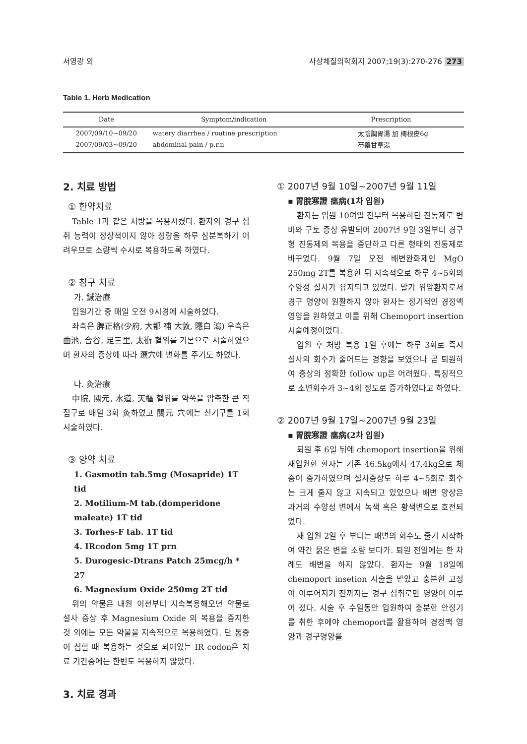서영광 외 사상체질의학회지 2007;19(3):270-276 273
Table 1. Herb Medication
| Date | Symptom/indication | Prescription |
| --- | --- | --- |
| 2007/09/10~09/20 | watery diarrhea / routine prescription | 太陰調胃湯 加 樗根皮6g |
| 2007/09/03~09/20 | abdominal pain / p.r.n | 芍藥甘草湯 |
2. 치료 방법
① 한약치료
Table 1과 같은 처방을 복용시켰다. 환자의 경구 섭취 능력이 정상적이지 않아 정량을 하루 삼분복하기 어려우므로 소량씩 수시로 복용하도록 하였다.
② 침구 치료
가. 鍼治療
입원기간 중 매일 오전 9시경에 시술하였다.
좌측은 脾正格(少府, 大都 補 大敦, 隱白 瀉) 우측은 曲池, 合谷, 足三里, 太衝 혈위를 기본으로 시술하였으며 환자의 증상에 따라 選穴에 변화를 주기도 하였다.
나. 灸治療
中脘, 關元, 水道, 天樞 혈위를 약쑥을 압축한 큰 직접구로 매일 3회 灸하였고 關元 穴에는 신기구를 1회 시술하였다.
③ 양약 치료
1. Gasmotin tab.5mg (Mosapride) 1T tid
2. Motilium-M tab.(domperidone maleate) 1T tid
3. Torhes-F tab. 1T tid
4. IRcodon 5mg 1T prn
5. Durogesic-Dtrans Patch 25mcg/h * 27
6. Magnesium Oxide 250mg 2T tid
위의 약물은 내원 이전부터 지속복용해오던 약물로 설사 증상 후 Magnesium Oxide 의 복용을 중지한 것 외에는 모든 약물을 지속적으로 복용하였다. 단 통증이 심할 때 복용하는 것으로 되어있는 IR codon은 치료 기간중에는 한번도 복용하지 않았다.
3. 치료 경과
① 2007년 9월 10일~2007년 9월 11일
▪ 胃脘寒證 瘟病(1차 입원)
환자는 입원 10여일 전부터 복용하던 진통제로 변비와 구토 증상 유발되어 2007년 9월 3일부터 경구형 진통제의 복용을 중단하고 다른 형태의 진통제로 바꾸었다. 9월 7일 오전 배변완화제인 MgO 250mg 2T를 복용한 뒤 지속적으로 하루 4~5회의 수양성 설사가 유지되고 있었다. 말기 위암환자로서 경구 영양이 원활하지 않아 환자는 정기적인 경정맥 영양을 원하였고 이를 위해 Chemoport insertion 시술예정이었다.
입원 후 처방 복용 1일 후에는 하루 3회로 즉시 설사의 회수가 줄어드는 경향을 보였으나 곧 퇴원하여 증상의 정확한 follow up은 어려웠다. 특징적으로 소변회수가 3~4회 정도로 증가하였다고 하였다.
② 2007년 9월 17일~2007년 9월 23일
▪ 胃脘寒證 瘟病(2차 입원)
퇴원 후 6일 뒤에 chemoport insertion을 위해 재입원한 환자는 기존 46.5kg에서 47.4kg으로 체중이 증가하였으며 설사증상도 하루 4~5회로 회수는 크게 줄지 않고 지속되고 있었으나 배변 양상은 과거의 수양성 변에서 녹색 혹은 황색변으로 호전되었다.
재 입원 2일 후 부터는 배변의 회수도 줄기 시작하여 약간 묽은 변을 소량 보다가. 퇴원 전일에는 한 차례도 배변을 하지 않았다. 환자는 9월 18일에 chemoport insetion 시술을 받았고 충분한 고정이 이루어지기 전까지는 경구 섭취로만 영양이 이루어 졌다. 시술 후 수일동안 입원하여 충분한 안정기를 취한 후에야 chemoport를 활용하여 경정맥 영양과 경구영양를